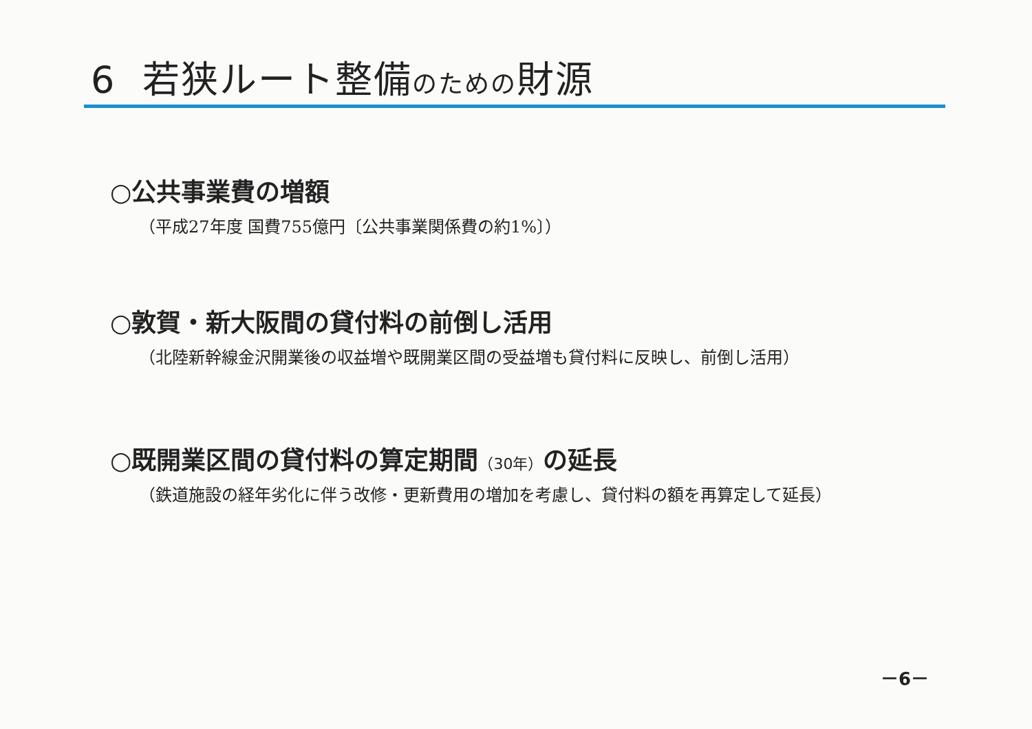6 若狭ルート整備のための財源
○公共事業費の増額
（平成27年度 国費755億円〔公共事業関係費の約1%〕）
○敦賀・新大阪間の貸付料の前倒し活用
（北陸新幹線金沢開業後の収益増や既開業区間の受益増も貸付料に反映し、前倒し活用）
○既開業区間の貸付料の算定期間（30年）の延長
（鉄道施設の経年劣化に伴う改修・更新費用の増加を考慮し、貸付料の額を再算定して延長）
－6－